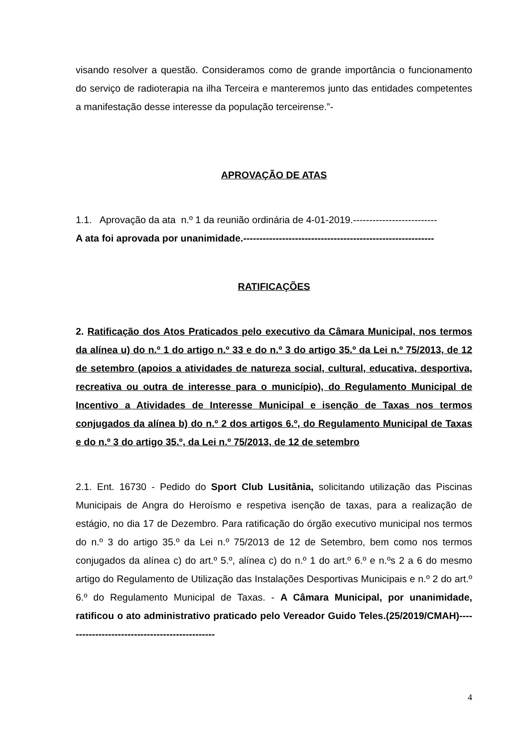visando resolver a questão. Consideramos como de grande importância o funcionamento do serviço de radioterapia na ilha Terceira e manteremos junto das entidades competentes a manifestação desse interesse da população terceirense.”-
APROVAÇÃO DE ATAS
1.1. Aprovação da ata n.º 1 da reunião ordinária de 4-01-2019.--------------------------
A ata foi aprovada por unanimidade.-----------------------------------------------------------
RATIFICAÇÕES
2. Ratificação dos Atos Praticados pelo executivo da Câmara Municipal, nos termos da alínea u) do n.º 1 do artigo n.º 33 e do n.º 3 do artigo 35.º da Lei n.º 75/2013, de 12 de setembro (apoios a atividades de natureza social, cultural, educativa, desportiva, recreativa ou outra de interesse para o município), do Regulamento Municipal de Incentivo a Atividades de Interesse Municipal e isenção de Taxas nos termos conjugados da alínea b) do n.º 2 dos artigos 6.º, do Regulamento Municipal de Taxas e do n.º 3 do artigo 35.º, da Lei n.º 75/2013, de 12 de setembro
2.1. Ent. 16730 - Pedido do Sport Club Lusitânia, solicitando utilização das Piscinas Municipais de Angra do Heroísmo e respetiva isenção de taxas, para a realização de estágio, no dia 17 de Dezembro. Para ratificação do órgão executivo municipal nos termos do n.º 3 do artigo 35.º da Lei n.º 75/2013 de 12 de Setembro, bem como nos termos conjugados da alínea c) do art.º 5.º, alínea c) do n.º 1 do art.º 6.º e n.ºs 2 a 6 do mesmo artigo do Regulamento de Utilização das Instalações Desportivas Municipais e n.º 2 do art.º 6.º do Regulamento Municipal de Taxas. - A Câmara Municipal, por unanimidade, ratificou o ato administrativo praticado pelo Vereador Guido Teles.(25/2019/CMAH)-----------------------------------------------
4